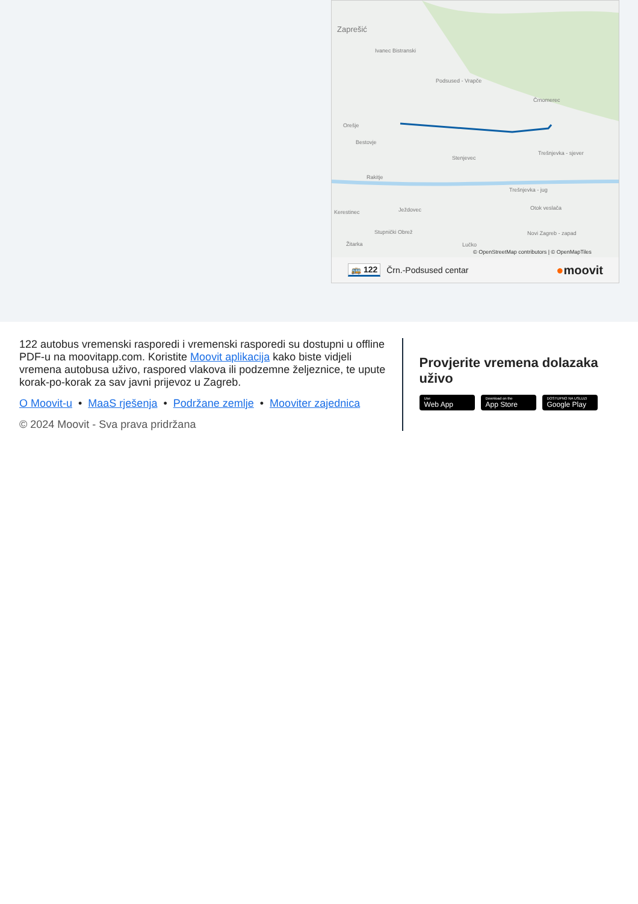Zaprešić
Ivanec Bistranski
Podsused - Vrapče
Črnomerec
Orešje
Bestovje
Stenjevec
Trešnjevka - sjever
Rakitje
Trešnjevka - jug
Otok veslača
Kerestinec Ježdovec
Stupnički Obrež Novi Zagreb - zapad
Žitarka Lučko
© OpenStreetMap contributors | © OpenMapTiles
🚌 122 Črn.-Podsused centar ●moovit
122 autobus vremenski rasporedi i vremenski rasporedi su dostupni u offline PDF-u na moovitapp.com. Koristite Moovit aplikacija kako biste vidjeli vremena autobusa uživo, raspored vlakova ili podzemne željeznice, te upute korak-po-korak za sav javni prijevoz u Zagreb.
O Moovit-u • MaaS rješenja • Podržane zemlje • Mooviter zajednica
© 2024 Moovit - Sva prava pridržana
Provjerite vremena dolazaka uživo
Use Web App Download on the App Store DOSTUPNO NA USLUZI Google Play